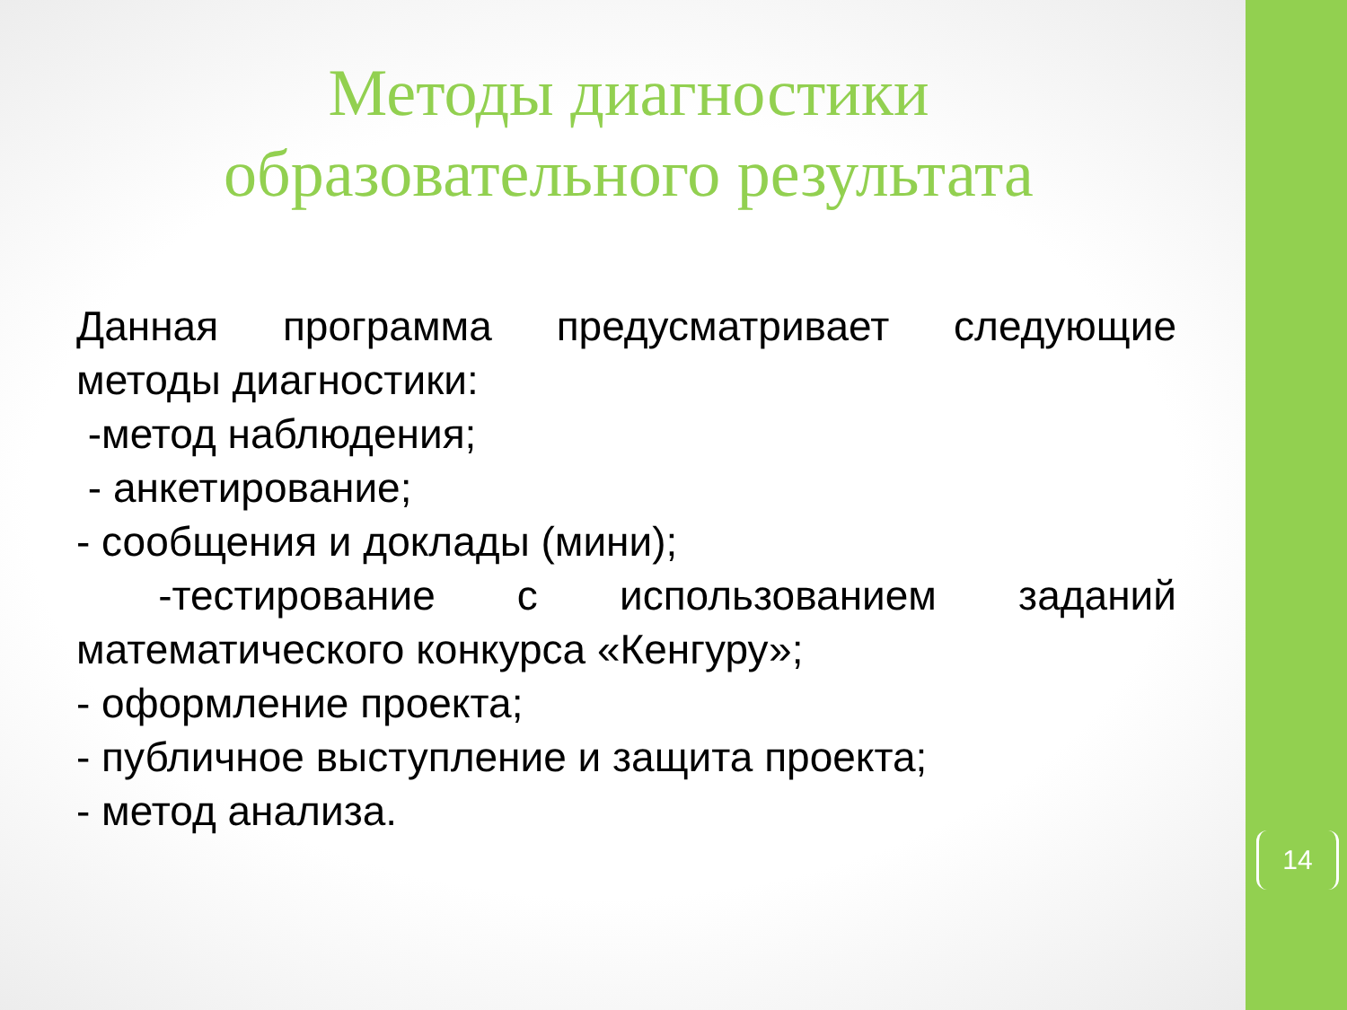Методы диагностики образовательного результата
Данная программа предусматривает следующие
методы диагностики:
-метод наблюдения;
- анкетирование;
- сообщения и доклады (мини);
-тестирование с использованием заданий
математического конкурса «Кенгуру»;
- оформление проекта;
- публичное выступление и защита проекта;
- метод анализа.
14